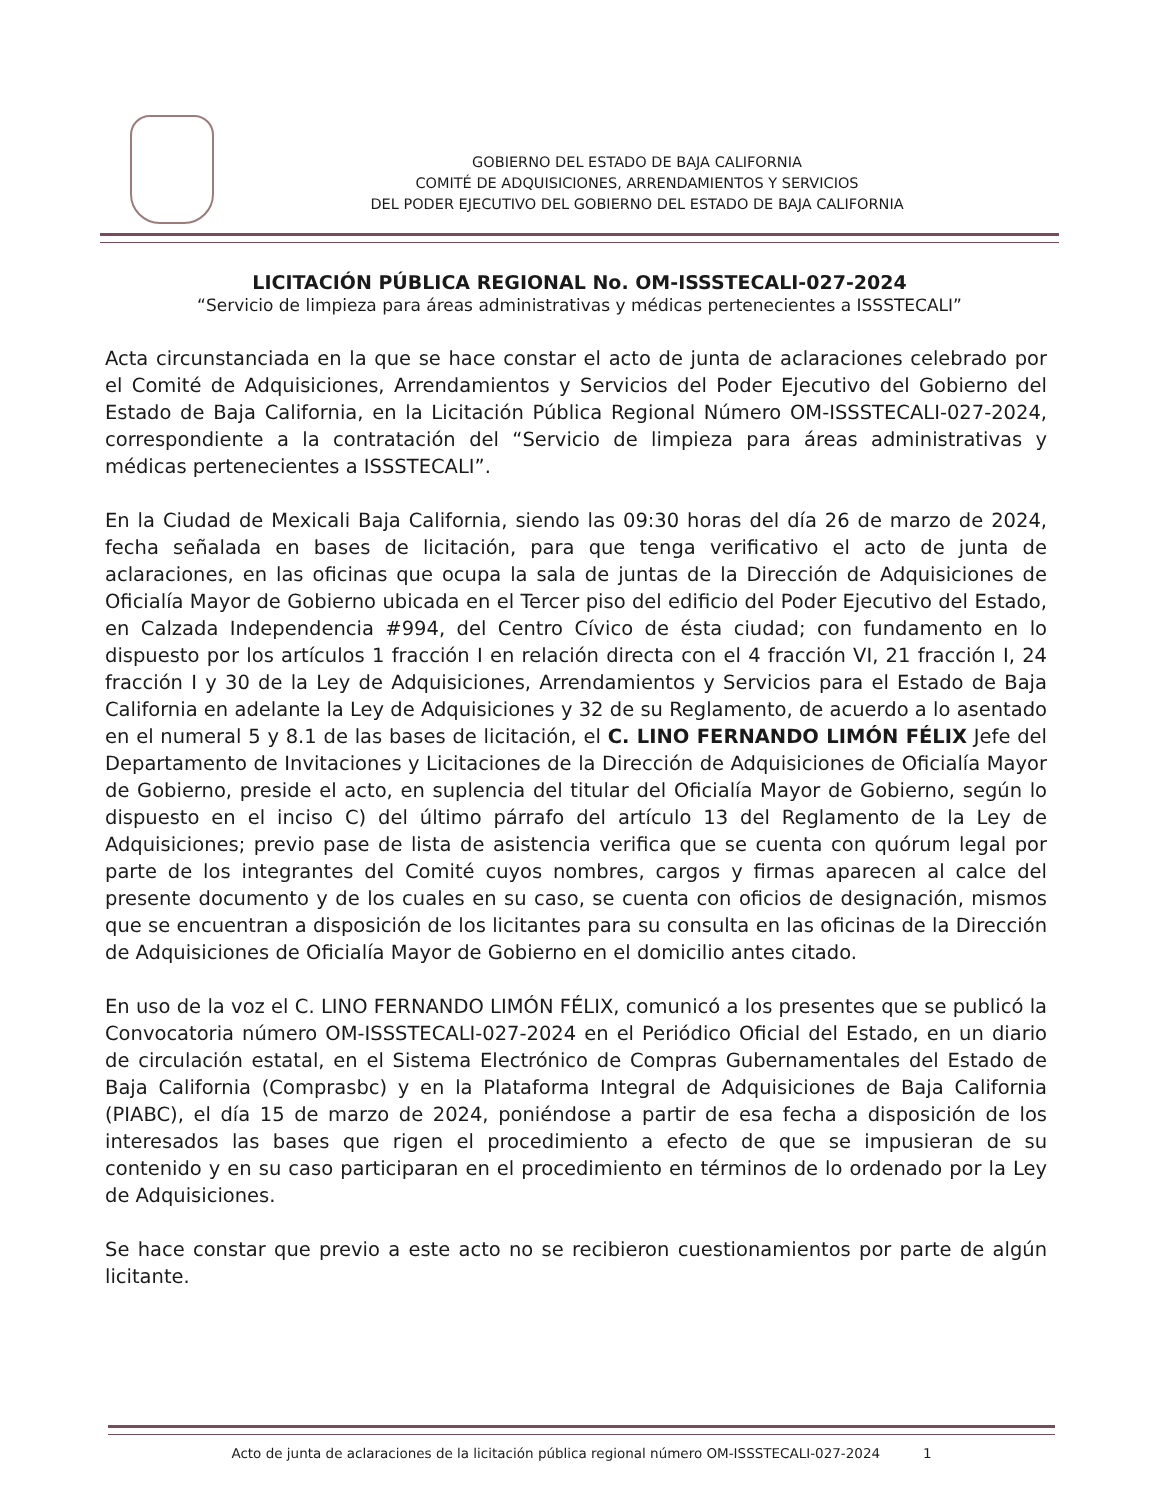GOBIERNO DEL ESTADO DE BAJA CALIFORNIA
COMITÉ DE ADQUISICIONES, ARRENDAMIENTOS Y SERVICIOS
DEL PODER EJECUTIVO DEL GOBIERNO DEL ESTADO DE BAJA CALIFORNIA
LICITACIÓN PÚBLICA REGIONAL No. OM-ISSSTECALI-027-2024
“Servicio de limpieza para áreas administrativas y médicas pertenecientes a ISSSTECALI”
Acta circunstanciada en la que se hace constar el acto de junta de aclaraciones celebrado por el Comité de Adquisiciones, Arrendamientos y Servicios del Poder Ejecutivo del Gobierno del Estado de Baja California, en la Licitación Pública Regional Número OM-ISSSTECALI-027-2024, correspondiente a la contratación del “Servicio de limpieza para áreas administrativas y médicas pertenecientes a ISSSTECALI”.
En la Ciudad de Mexicali Baja California, siendo las 09:30 horas del día 26 de marzo de 2024, fecha señalada en bases de licitación, para que tenga verificativo el acto de junta de aclaraciones, en las oficinas que ocupa la sala de juntas de la Dirección de Adquisiciones de Oficialía Mayor de Gobierno ubicada en el Tercer piso del edificio del Poder Ejecutivo del Estado, en Calzada Independencia #994, del Centro Cívico de ésta ciudad; con fundamento en lo dispuesto por los artículos 1 fracción I en relación directa con el 4 fracción VI, 21 fracción I, 24 fracción I y 30 de la Ley de Adquisiciones, Arrendamientos y Servicios para el Estado de Baja California en adelante la Ley de Adquisiciones y 32 de su Reglamento, de acuerdo a lo asentado en el numeral 5 y 8.1 de las bases de licitación, el C. LINO FERNANDO LIMÓN FÉLIX Jefe del Departamento de Invitaciones y Licitaciones de la Dirección de Adquisiciones de Oficialía Mayor de Gobierno, preside el acto, en suplencia del titular del Oficialía Mayor de Gobierno, según lo dispuesto en el inciso C) del último párrafo del artículo 13 del Reglamento de la Ley de Adquisiciones; previo pase de lista de asistencia verifica que se cuenta con quórum legal por parte de los integrantes del Comité cuyos nombres, cargos y firmas aparecen al calce del presente documento y de los cuales en su caso, se cuenta con oficios de designación, mismos que se encuentran a disposición de los licitantes para su consulta en las oficinas de la Dirección de Adquisiciones de Oficialía Mayor de Gobierno en el domicilio antes citado.
En uso de la voz el C. LINO FERNANDO LIMÓN FÉLIX, comunicó a los presentes que se publicó la Convocatoria número OM-ISSSTECALI-027-2024 en el Periódico Oficial del Estado, en un diario de circulación estatal, en el Sistema Electrónico de Compras Gubernamentales del Estado de Baja California (Comprasbc) y en la Plataforma Integral de Adquisiciones de Baja California (PIABC), el día 15 de marzo de 2024, poniéndose a partir de esa fecha a disposición de los interesados las bases que rigen el procedimiento a efecto de que se impusieran de su contenido y en su caso participaran en el procedimiento en términos de lo ordenado por la Ley de Adquisiciones.
Se hace constar que previo a este acto no se recibieron cuestionamientos por parte de algún licitante.
Acto de junta de aclaraciones de la licitación pública regional número OM-ISSSTECALI-027-2024 1